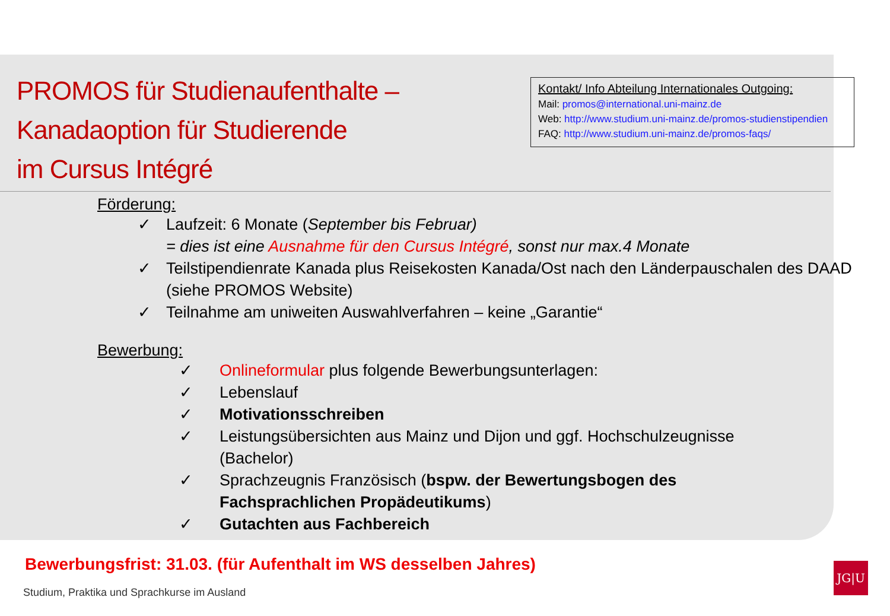PROMOS für Studienaufenthalte –
Kanadaoption für Studierende
im Cursus Intégré
Kontakt/ Info Abteilung Internationales Outgoing:
Mail: promos@international.uni-mainz.de
Web: http://www.studium.uni-mainz.de/promos-studienstipendien
FAQ: http://www.studium.uni-mainz.de/promos-faqs/
Förderung:
✓ Laufzeit: 6 Monate (September bis Februar)
= dies ist eine Ausnahme für den Cursus Intégré, sonst nur max.4 Monate
✓ Teilstipendienrate Kanada plus Reisekosten Kanada/Ost nach den Länderpauschalen des DAAD (siehe PROMOS Website)
✓ Teilnahme am uniweiten Auswahlverfahren – keine „Garantie“
Bewerbung:
✓ Onlineformular plus folgende Bewerbungsunterlagen:
✓ Lebenslauf
✓ Motivationsschreiben
✓ Leistungsübersichten aus Mainz und Dijon und ggf. Hochschulzeugnisse (Bachelor)
✓ Sprachzeugnis Französisch (bspw. der Bewertungsbogen des Fachsprachlichen Propädeutikums)
✓ Gutachten aus Fachbereich
Bewerbungsfrist: 31.03. (für Aufenthalt im WS desselben Jahres)
Studium, Praktika und Sprachkurse im Ausland
JG|U